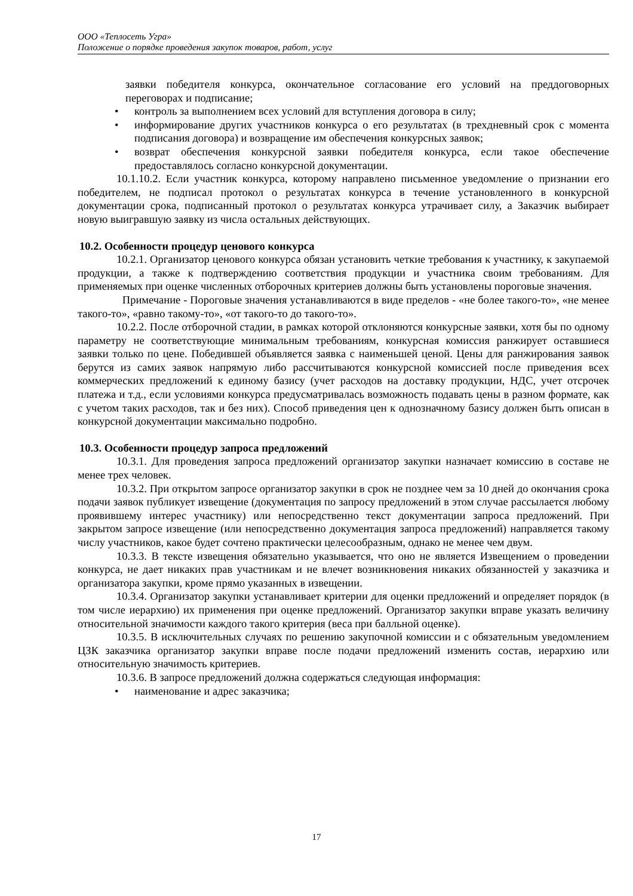ООО «Теплосеть Угра»
Положение о порядке проведения закупок товаров, работ, услуг
заявки победителя конкурса, окончательное согласование его условий на преддоговорных переговорах и подписание;
• контроль за выполнением всех условий для вступления договора в силу;
• информирование других участников конкурса о его результатах (в трехдневный срок с момента подписания договора) и возвращение им обеспечения конкурсных заявок;
• возврат обеспечения конкурсной заявки победителя конкурса, если такое обеспечение предоставлялось согласно конкурсной документации.
10.1.10.2. Если участник конкурса, которому направлено письменное уведомление о признании его победителем, не подписал протокол о результатах конкурса в течение установленного в конкурсной документации срока, подписанный протокол о результатах конкурса утрачивает силу, а Заказчик выбирает новую выигравшую заявку из числа остальных действующих.
10.2. Особенности процедур ценового конкурса
10.2.1. Организатор ценового конкурса обязан установить четкие требования к участнику, к закупаемой продукции, а также к подтверждению соответствия продукции и участника своим требованиям. Для применяемых при оценке численных отборочных критериев должны быть установлены пороговые значения.
Примечание - Пороговые значения устанавливаются в виде пределов - «не более такого-то», «не менее такого-то», «равно такому-то», «от такого-то до такого-то».
10.2.2. После отборочной стадии, в рамках которой отклоняются конкурсные заявки, хотя бы по одному параметру не соответствующие минимальным требованиям, конкурсная комиссия ранжирует оставшиеся заявки только по цене. Победившей объявляется заявка с наименьшей ценой. Цены для ранжирования заявок берутся из самих заявок напрямую либо рассчитываются конкурсной комиссией после приведения всех коммерческих предложений к единому базису (учет расходов на доставку продукции, НДС, учет отсрочек платежа и т.д., если условиями конкурса предусматривалась возможность подавать цены в разном формате, как с учетом таких расходов, так и без них). Способ приведения цен к однозначному базису должен быть описан в конкурсной документации максимально подробно.
10.3. Особенности процедур запроса предложений
10.3.1. Для проведения запроса предложений организатор закупки назначает комиссию в составе не менее трех человек.
10.3.2. При открытом запросе организатор закупки в срок не позднее чем за 10 дней до окончания срока подачи заявок публикует извещение (документация по запросу предложений в этом случае рассылается любому проявившему интерес участнику) или непосредственно текст документации запроса предложений. При закрытом запросе извещение (или непосредственно документация запроса предложений) направляется такому числу участников, какое будет сочтено практически целесообразным, однако не менее чем двум.
10.3.3. В тексте извещения обязательно указывается, что оно не является Извещением о проведении конкурса, не дает никаких прав участникам и не влечет возникновения никаких обязанностей у заказчика и организатора закупки, кроме прямо указанных в извещении.
10.3.4. Организатор закупки устанавливает критерии для оценки предложений и определяет порядок (в том числе иерархию) их применения при оценке предложений. Организатор закупки вправе указать величину относительной значимости каждого такого критерия (веса при балльной оценке).
10.3.5. В исключительных случаях по решению закупочной комиссии и с обязательным уведомлением ЦЗК заказчика организатор закупки вправе после подачи предложений изменить состав, иерархию или относительную значимость критериев.
10.3.6. В запросе предложений должна содержаться следующая информация:
• наименование и адрес заказчика;
17